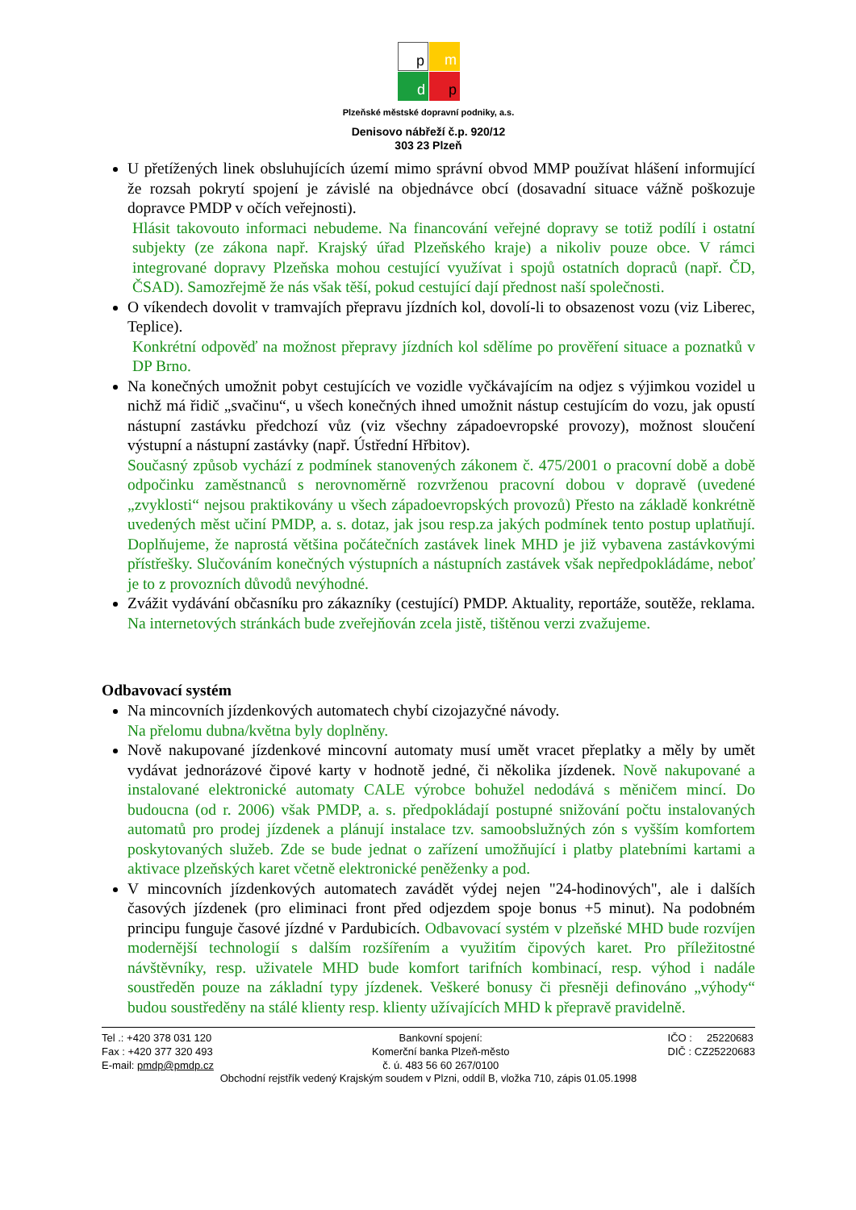p
m
d
p
Plzeňské městské dopravní podniky, a.s.
Denisovo nábřeží č.p. 920/12
303 23 Plzeň
U přetížených linek obsluhujících území mimo správní obvod MMP používat hlášení informující že rozsah pokrytí spojení je závislé na objednávce obcí (dosavadní situace vážně poškozuje dopravce PMDP v očích veřejnosti).
Hlásit takovouto informaci nebudeme. Na financování veřejné dopravy se totiž podílí i ostatní subjekty (ze zákona např. Krajský úřad Plzeňského kraje) a nikoliv pouze obce. V rámci integrované dopravy Plzeňska mohou cestující využívat i spojů ostatních dopraců (např. ČD, ČSAD). Samozřejmě že nás však těší, pokud cestující dají přednost naší společnosti.
O víkendech dovolit v tramvajích přepravu jízdních kol, dovolí-li to obsazenost vozu (viz Liberec, Teplice).
Konkrétní odpověď na možnost přepravy jízdních kol sdělíme po prověření situace a poznatků v DP Brno.
Na konečných umožnit pobyt cestujících ve vozidle vyčkávajícím na odjez s výjimkou vozidel u nichž má řidič „svačinu“, u všech konečných ihned umožnit nástup cestujícím do vozu, jak opustí nástupní zastávku předchozí vůz (viz všechny západoevropské provozy), možnost sloučení výstupní a nástupní zastávky (např. Ústřední Hřbitov).
Současný způsob vychází z podmínek stanovených zákonem č. 475/2001 o pracovní době a době odpočinku zaměstnanců s nerovnoměrně rozvrženou pracovní dobou v dopravě (uvedené „zvyklosti“ nejsou praktikovány u všech západoevropských provozů) Přesto na základě konkrétně uvedených měst učiní PMDP, a. s. dotaz, jak jsou resp.za jakých podmínek tento postup uplatňují. Doplňujeme, že naprostá většina počátečních zastávek linek MHD je již vybavena zastávkovými přístřešky. Slučováním konečných výstupních a nástupních zastávek však nepředpokládáme, neboť je to z provozních důvodů nevýhodné.
Zvážit vydávání občasníku pro zákazníky (cestující) PMDP. Aktuality, reportáže, soutěže, reklama. Na internetových stránkách bude zveřejňován zcela jistě, tištěnou verzi zvažujeme.
Odbavovací systém
Na mincovních jízdenkových automatech chybí cizojazyčné návody.
Na přelomu dubna/května byly doplněny.
Nově nakupované jízdenkové mincovní automaty musí umět vracet přeplatky a měly by umět vydávat jednorázové čipové karty v hodnotě jedné, či několika jízdenek. Nově nakupované a instalované elektronické automaty CALE výrobce bohužel nedodává s měničem mincí. Do budoucna (od r. 2006) však PMDP, a. s. předpokládají postupné snižování počtu instalovaných automatů pro prodej jízdenek a plánují instalace tzv. samoobslužných zón s vyšším komfortem poskytovaných služeb. Zde se bude jednat o zařízení umožňující i platby platebními kartami a aktivace plzeňských karet včetně elektronické peněženky a pod.
V mincovních jízdenkových automatech zavádět výdej nejen "24-hodinových", ale i dalších časových jízdenek (pro eliminaci front před odjezdem spoje bonus +5 minut). Na podobném principu funguje časové jízdné v Pardubicích. Odbavovací systém v plzeňské MHD bude rozvíjen modernější technologií s dalším rozšířením a využitím čipových karet. Pro příležitostné návštěvníky, resp. uživatele MHD bude komfort tarifních kombinací, resp. výhod i nadále soustředěn pouze na základní typy jízdenek. Veškeré bonusy či přesněji definováno „výhody“ budou soustředěny na stálé klienty resp. klienty užívajících MHD k přepravě pravidelně.
Tel .: +420 378 031 120
Fax : +420 377 320 493
E-mail: pmdp@pmdp.cz
Bankovní spojení:
Komerční banka Plzeň-město
č. ú. 483 56 60 267/0100
IČO : 25220683
DIČ : CZ25220683
Obchodní rejstřík vedený Krajským soudem v Plzni, oddíl B, vložka 710, zápis 01.05.1998